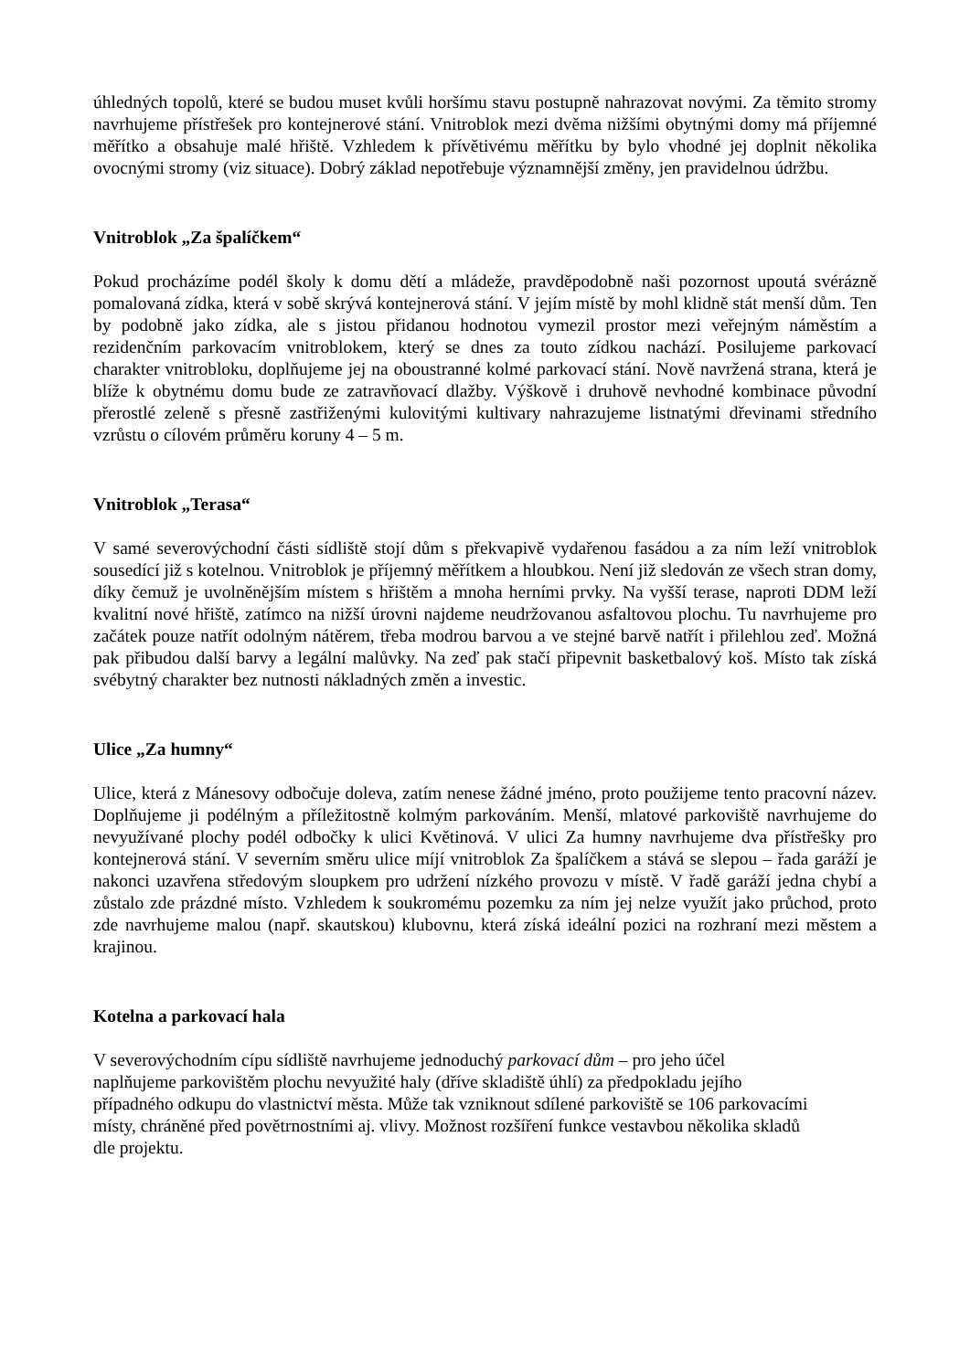úhledných topolů, které se budou muset kvůli horšímu stavu postupně nahrazovat novými. Za těmito stromy navrhujeme přístřešek pro kontejnerové stání. Vnitroblok mezi dvěma nižšími obytnými domy má příjemné měřítko a obsahuje malé hřiště. Vzhledem k přívětivému měřítku by bylo vhodné jej doplnit několika ovocnými stromy (viz situace). Dobrý základ nepotřebuje významnější změny, jen pravidelnou údržbu.
Vnitroblok „Za špalíčkem“
Pokud procházíme podél školy k domu dětí a mládeže, pravděpodobně naši pozornost upoutá svérázně pomalovaná zídka, která v sobě skrývá kontejnerová stání. V jejím místě by mohl klidně stát menší dům. Ten by podobně jako zídka, ale s jistou přidanou hodnotou vymezil prostor mezi veřejným náměstím a rezidenčním parkovacím vnitroblokem, který se dnes za touto zídkou nachází. Posilujeme parkovací charakter vnitrobloku, doplňujeme jej na oboustranné kolmé parkovací stání. Nově navržená strana, která je blíže k obytnému domu bude ze zatravňovací dlažby. Výškově i druhově nevhodné kombinace původní přerostlé zeleně s přesně zastřiženými kulovitými kultivary nahrazujeme listnatými dřevinami středního vzrůstu o cílovém průměru koruny 4 – 5 m.
Vnitroblok „Terasa“
V samé severovýchodní části sídliště stojí dům s překvapivě vydařenou fasádou a za ním leží vnitroblok sousedící již s kotelnou. Vnitroblok je příjemný měřítkem a hloubkou. Není již sledován ze všech stran domy, díky čemuž je uvolněnějším místem s hřištěm a mnoha herními prvky. Na vyšší terase, naproti DDM leží kvalitní nové hřiště, zatímco na nižší úrovni najdeme neudržovanou asfaltovou plochu. Tu navrhujeme pro začátek pouze natřít odolným nátěrem, třeba modrou barvou a ve stejné barvě natřít i přilehlou zeď. Možná pak přibudou další barvy a legální malůvky. Na zeď pak stačí připevnit basketbalový koš. Místo tak získá svébytný charakter bez nutnosti nákladných změn a investic.
Ulice „Za humny“
Ulice, která z Mánesovy odbočuje doleva, zatím nenese žádné jméno, proto použijeme tento pracovní název. Doplňujeme ji podélným a příležitostně kolmým parkováním. Menší, mlatové parkoviště navrhujeme do nevyužívané plochy podél odbočky k ulici Květinová. V ulici Za humny navrhujeme dva přístřešky pro kontejnerová stání. V severním směru ulice míjí vnitroblok Za špalíčkem a stává se slepou – řada garáží je nakonci uzavřena středovým sloupkem pro udržení nízkého provozu v místě. V řadě garáží jedna chybí a zůstalo zde prázdné místo. Vzhledem k soukromému pozemku za ním jej nelze využít jako průchod, proto zde navrhujeme malou (např. skautskou) klubovnu, která získá ideální pozici na rozhraní mezi městem a krajinou.
Kotelna a parkovací hala
V severovýchodním cípu sídliště navrhujeme jednoduchý parkovací dům – pro jeho účel
naplňujeme parkovištěm plochu nevyužité haly (dříve skladiště úhlí) za předpokladu jejího
případného odkupu do vlastnictví města. Může tak vzniknout sdílené parkoviště se 106 parkovacími
místy, chráněné před povětrnostními aj. vlivy. Možnost rozšíření funkce vestavbou několika skladů
dle projektu.